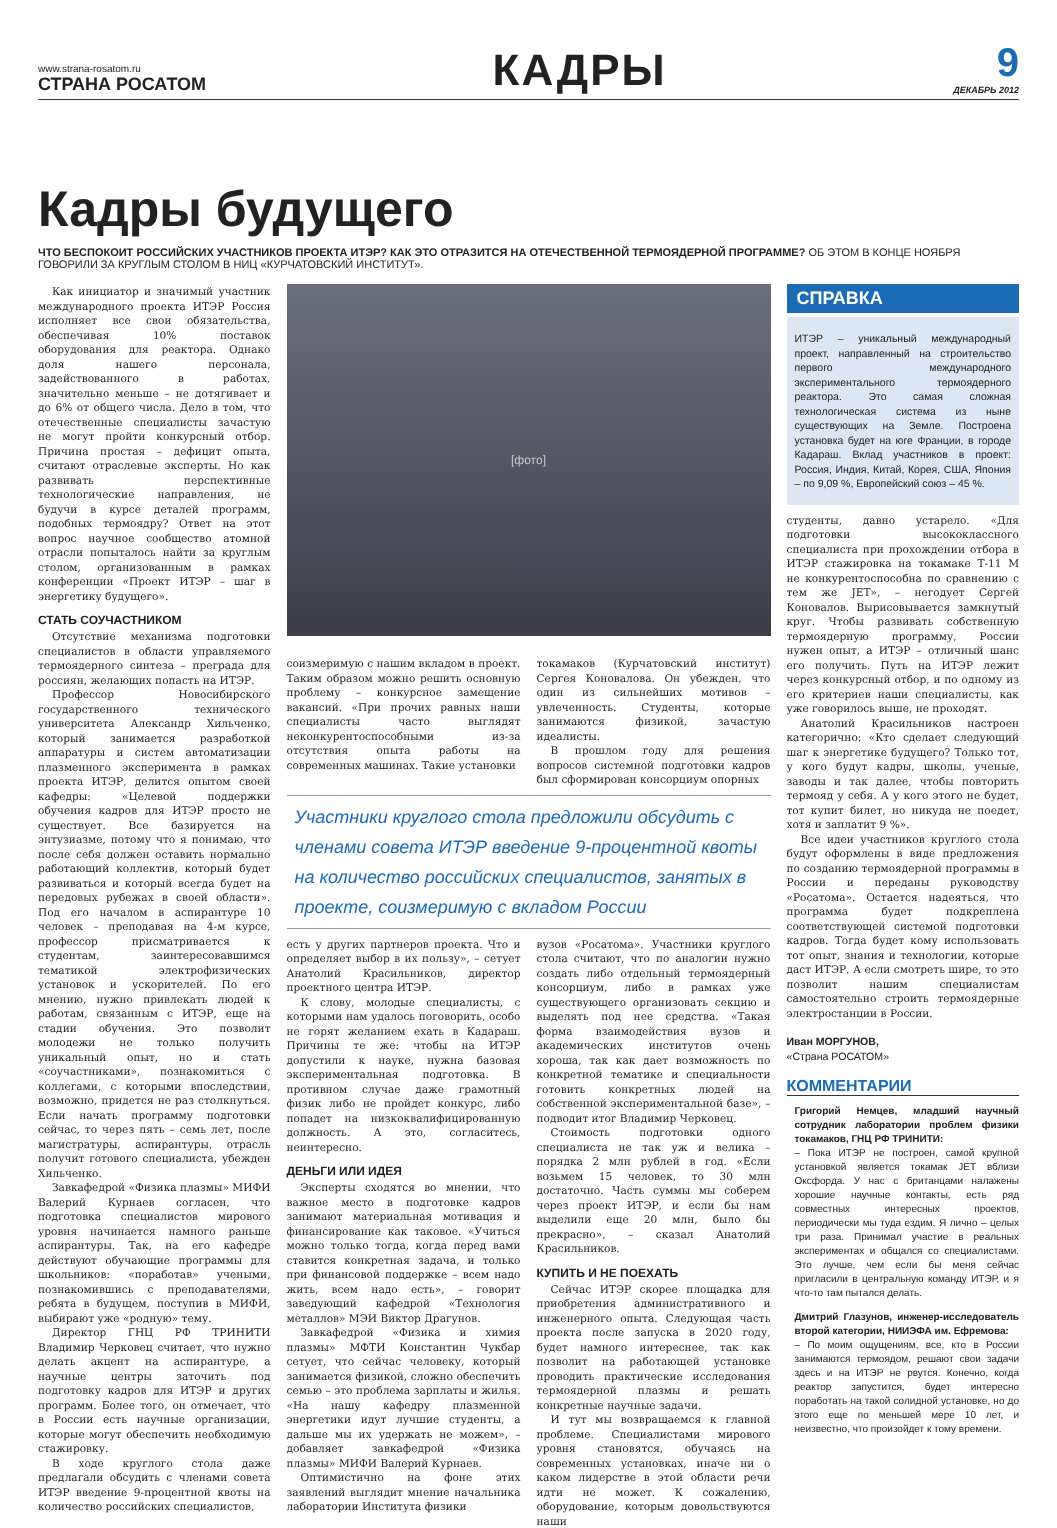www.strana-rosatom.ru
СТРАНА РОСАТОМ
КАДРЫ
9
ДЕКАБРЬ 2012
Кадры будущего
ЧТО БЕСПОКОИТ РОССИЙСКИХ УЧАСТНИКОВ ПРОЕКТА ИТЭР? КАК ЭТО ОТРАЗИТСЯ НА ОТЕЧЕСТВЕННОЙ ТЕРМОЯДЕРНОЙ ПРОГРАММЕ? ОБ ЭТОМ В КОНЦЕ НОЯБРЯ ГОВОРИЛИ ЗА КРУГЛЫМ СТОЛОМ В НИЦ «КУРЧАТОВСКИЙ ИНСТИТУТ».
Как инициатор и значимый участник международного проекта ИТЭР Россия исполняет все свои обязательства, обеспечивая 10% поставок оборудования для реактора. Однако доля нашего персонала, задействованного в работах, значительно меньше – не дотягивает и до 6% от общего числа. Дело в том, что отечественные специалисты зачастую не могут пройти конкурсный отбор. Причина простая – дефицит опыта, считают отраслевые эксперты. Но как развивать перспективные технологические направления, не будучи в курсе деталей программ, подобных термоядру? Ответ на этот вопрос научное сообщество атомной отрасли попыталось найти за круглым столом, организованным в рамках конференции «Проект ИТЭР – шаг в энергетику будущего».
СТАТЬ СОУЧАСТНИКОМ
Отсутствие механизма подготовки специалистов в области управляемого термоядерного синтеза – преграда для россиян, желающих попасть на ИТЭР.
Профессор Новосибирского государственного технического университета Александр Хильченко, который занимается разработкой аппаратуры и систем автоматизации плазменного эксперимента в рамках проекта ИТЭР, делится опытом своей кафедры: «Целевой поддержки обучения кадров для ИТЭР просто не существует. Все базируется на энтузиазме, потому что я понимаю, что после себя должен оставить нормально работающий коллектив, который будет развиваться и который всегда будет на передовых рубежах в своей области». Под его началом в аспирантуре 10 человек – преподавая на 4-м курсе, профессор присматривается к студентам, заинтересовавшимся тематикой электрофизических установок и ускорителей. По его мнению, нужно привлекать людей к работам, связанным с ИТЭР, еще на стадии обучения. Это позволит молодежи не только получить уникальный опыт, но и стать «соучастниками», познакомиться с коллегами, с которыми впоследствии, возможно, придется не раз столкнуться. Если начать программу подготовки сейчас, то через пять – семь лет, после магистратуры, аспирантуры, отрасль получит готового специалиста, убежден Хильченко.
Завкафедрой «Физика плазмы» МИФИ Валерий Курнаев согласен, что подготовка специалистов мирового уровня начинается намного раньше аспирантуры. Так, на его кафедре действуют обучающие программы для школьников: «поработав» учеными, познакомившись с преподавателями, ребята в будущем, поступив в МИФИ, выбирают уже «родную» тему.
Директор ГНЦ РФ ТРИНИТИ Владимир Черковец считает, что нужно делать акцент на аспирантуре, а научные центры заточить под подготовку кадров для ИТЭР и других программ. Более того, он отмечает, что в России есть научные организации, которые могут обеспечить необходимую стажировку.
В ходе круглого стола даже предлагали обсудить с членами совета ИТЭР введение 9-процентной квоты на количество российских специалистов,
[фото]
соизмеримую с нашим вкладом в проект. Таким образом можно решить основную проблему – конкурсное замещение вакансий. «При прочих равных наши специалисты часто выглядят неконкурентоспособными из-за отсутствия опыта работы на современных машинах. Такие установки
токамаков (Курчатовский институт) Сергея Коновалова. Он убежден, что один из сильнейших мотивов – увлеченность. Студенты, которые занимаются физикой, зачастую идеалисты.
В прошлом году для решения вопросов системной подготовки кадров был сформирован консорциум опорных
Участники круглого стола предложили обсудить с членами совета ИТЭР введение 9-процентной квоты на количество российских специалистов, занятых в проекте, соизмеримую с вкладом России
есть у других партнеров проекта. Что и определяет выбор в их пользу», – сетует Анатолий Красильников, директор проектного центра ИТЭР.
К слову, молодые специалисты, с которыми нам удалось поговорить, особо не горят желанием ехать в Кадараш. Причины те же: чтобы на ИТЭР допустили к науке, нужна базовая экспериментальная подготовка. В противном случае даже грамотный физик либо не пройдет конкурс, либо попадет на низкоквалифицированную должность. А это, согласитесь, неинтересно.
ДЕНЬГИ ИЛИ ИДЕЯ
Эксперты сходятся во мнении, что важное место в подготовке кадров занимают материальная мотивация и финансирование как таковое. «Учиться можно только тогда, когда перед вами ставится конкретная задача, и только при финансовой поддержке – всем надо жить, всем надо есть», – говорит заведующий кафедрой «Технология металлов» МЭИ Виктор Драгунов.
Завкафедрой «Физика и химия плазмы» МФТИ Константин Чукбар сетует, что сейчас человеку, который занимается физикой, сложно обеспечить семью – это проблема зарплаты и жилья. «На нашу кафедру плазменной энергетики идут лучшие студенты, а дальше мы их удержать не можем», – добавляет завкафедрой «Физика плазмы» МИФИ Валерий Курнаев.
Оптимистично на фоне этих заявлений выглядит мнение начальника лаборатории Института физики
вузов «Росатома». Участники круглого стола считают, что по аналогии нужно создать либо отдельный термоядерный консорциум, либо в рамках уже существующего организовать секцию и выделять под нее средства. «Такая форма взаимодействия вузов и академических институтов очень хороша, так как дает возможность по конкретной тематике и специальности готовить конкретных людей на собственной экспериментальной базе», – подводит итог Владимир Черковец.
Стоимость подготовки одного специалиста не так уж и велика – порядка 2 млн рублей в год. «Если возьмем 15 человек, то 30 млн достаточно. Часть суммы мы соберем через проект ИТЭР, и если бы нам выделили еще 20 млн, было бы прекрасно», – сказал Анатолий Красильников.
КУПИТЬ И НЕ ПОЕХАТЬ
Сейчас ИТЭР скорее площадка для приобретения административного и инженерного опыта. Следующая часть проекта после запуска в 2020 году, будет намного интереснее, так как позволит на работающей установке проводить практические исследования термоядерной плазмы и решать конкретные научные задачи.
И тут мы возвращаемся к главной проблеме. Специалистами мирового уровня становятся, обучаясь на современных установках, иначе ни о каком лидерстве в этой области речи идти не может. К сожалению, оборудование, которым довольствуются наши
СПРАВКА
ИТЭР – уникальный международный проект, направленный на строительство первого международного экспериментального термоядерного реактора. Это самая сложная технологическая система из ныне существующих на Земле. Построена установка будет на юге Франции, в городе Кадараш. Вклад участников в проект: Россия, Индия, Китай, Корея, США, Япония – по 9,09 %, Европейский союз – 45 %.
студенты, давно устарело. «Для подготовки высококлассного специалиста при прохождении отбора в ИТЭР стажировка на токамаке Т-11 М не конкурентоспособна по сравнению с тем же JET», – негодует Сергей Коновалов. Вырисовывается замкнутый круг. Чтобы развивать собственную термоядерную программу, России нужен опыт, а ИТЭР – отличный шанс его получить. Путь на ИТЭР лежит через конкурсный отбор, и по одному из его критериев наши специалисты, как уже говорилось выше, не проходят.
Анатолий Красильников настроен категорично: «Кто сделает следующий шаг к энергетике будущего? Только тот, у кого будут кадры, школы, ученые, заводы и так далее, чтобы повторить термояд у себя. А у кого этого не будет, тот купит билет, но никуда не поедет, хотя и заплатит 9 %».
Все идеи участников круглого стола будут оформлены в виде предложения по созданию термоядерной программы в России и переданы руководству «Росатома». Остается надеяться, что программа будет подкреплена соответствующей системой подготовки кадров. Тогда будет кому использовать тот опыт, знания и технологии, которые даст ИТЭР. А если смотреть шире, то это позволит нашим специалистам самостоятельно строить термоядерные электростанции в России.
Иван МОРГУНОВ,
«Страна РОСАТОМ»
КОММЕНТАРИИ
Григорий Немцев, младший научный сотрудник лаборатории проблем физики токамаков, ГНЦ РФ ТРИНИТИ:
– Пока ИТЭР не построен, самой крупной установкой является токамак JET вблизи Оксфорда. У нас с британцами налажены хорошие научные контакты, есть ряд совместных интересных проектов, периодически мы туда ездим. Я лично – целых три раза. Принимал участие в реальных экспериментах и общался со специалистами. Это лучше, чем если бы меня сейчас пригласили в центральную команду ИТЭР, и я что-то там пытался делать.
Дмитрий Глазунов, инженер-исследователь второй категории, НИИЭФА им. Ефремова:
– По моим ощущениям, все, кто в России занимаются термоядом, решают свои задачи здесь и на ИТЭР не рвутся. Конечно, когда реактор запустится, будет интересно поработать на такой солидной установке, но до этого еще по меньшей мере 10 лет, и неизвестно, что произойдет к тому времени.